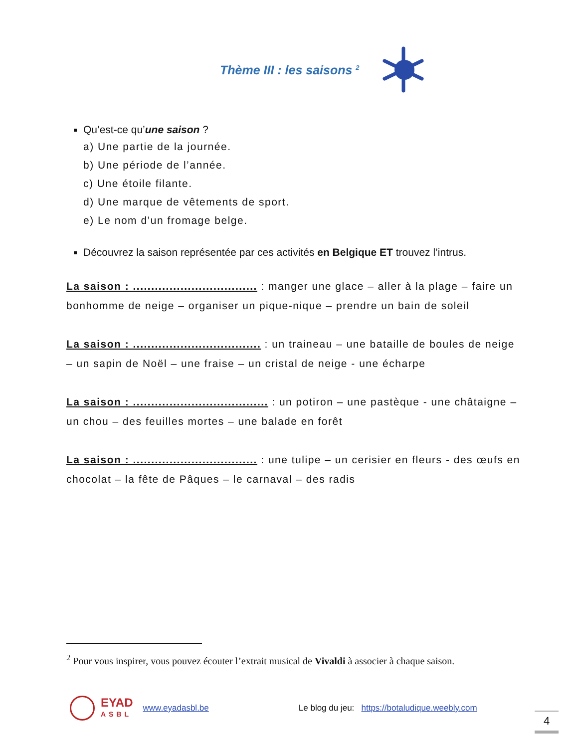Thème III : les saisons <sup>2</sup>
Qu’est-ce qu’une saison ?
a) Une partie de la journée.
b) Une période de l’année.
c) Une étoile filante.
d) Une marque de vêtements de sport.
e) Le nom d’un fromage belge.
Découvrez la saison représentée par ces activités en Belgique ET trouvez l’intrus.
La saison : .................................. : manger une glace – aller à la plage – faire un bonhomme de neige – organiser un pique-nique – prendre un bain de soleil
La saison : ................................... : un traineau – une bataille de boules de neige – un sapin de Noël – une fraise – un cristal de neige - une écharpe
La saison : ..................................... : un potiron – une pastèque - une châtaigne – un chou – des feuilles mortes – une balade en forêt
La saison : .................................. : une tulipe – un cerisier en fleurs - des œufs en chocolat – la fête de Pâques – le carnaval – des radis
<sup>2</sup> Pour vous inspirer, vous pouvez écouter l’extrait musical de Vivaldi à associer à chaque saison.
EYAD
ASBL www.eyadasbl.be Le blog du jeu: https://botaludique.weebly.com
4